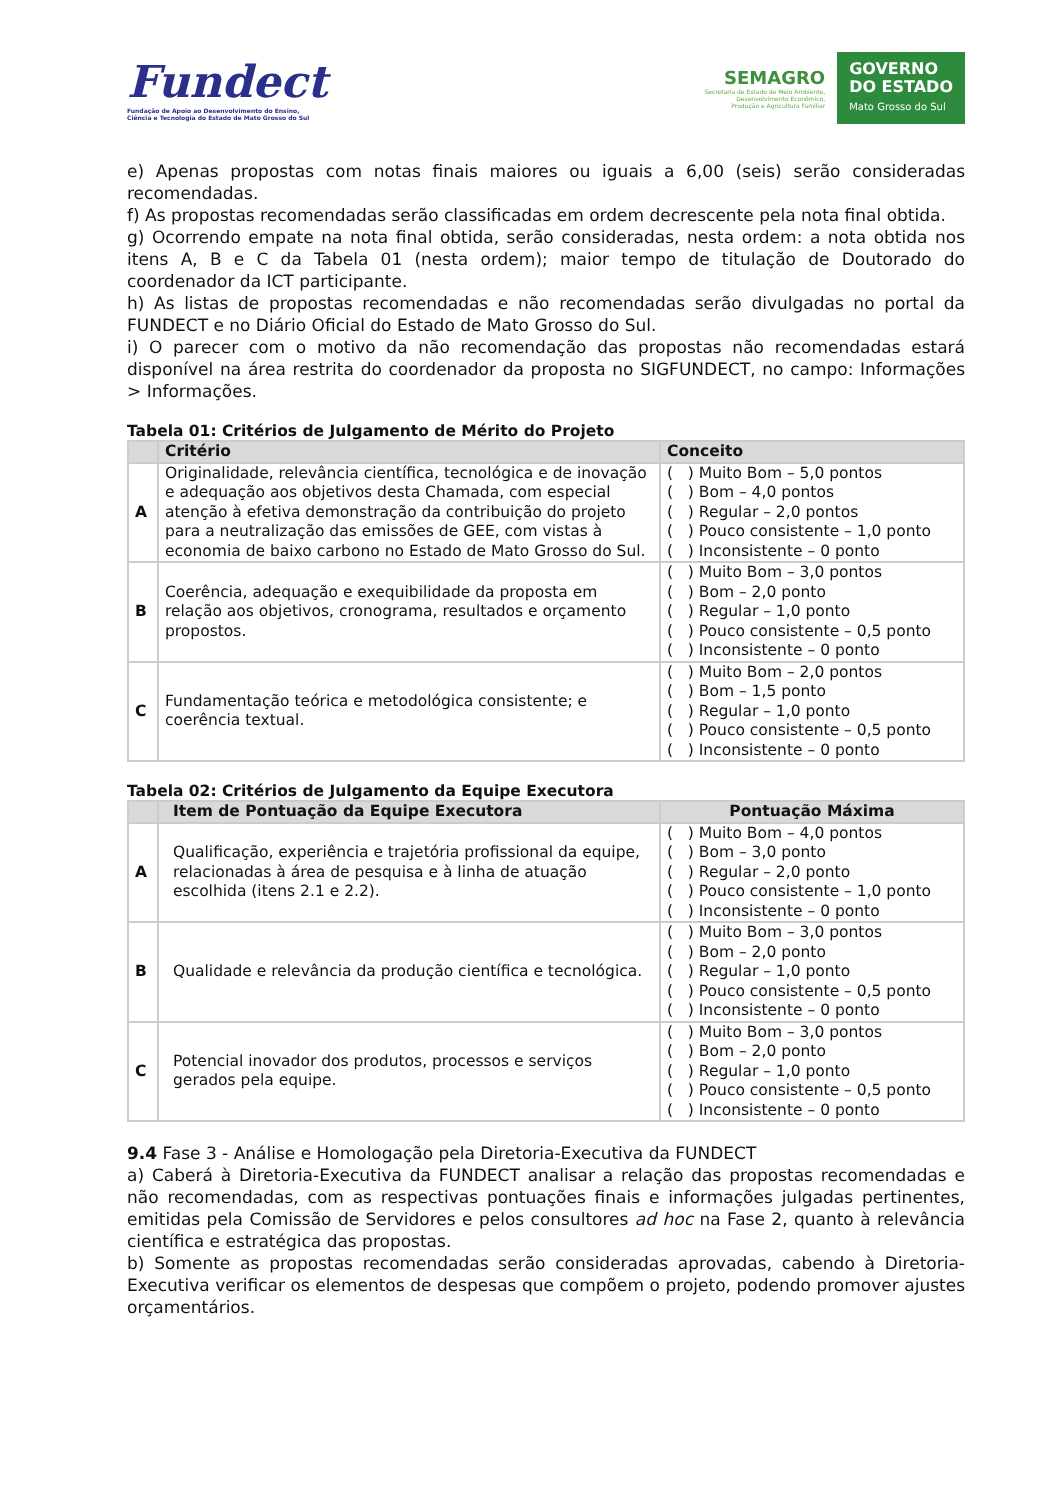Fundect
Fundação de Apoio ao Desenvolvimento do Ensino,
Ciência e Tecnologia do Estado de Mato Grosso do Sul
SEMAGRO
Secretaria de Estado de Meio Ambiente,
Desenvolvimento Econômico,
Produção e Agricultura Familiar
GOVERNO
DO ESTADO
Mato Grosso do Sul
e) Apenas propostas com notas finais maiores ou iguais a 6,00 (seis) serão consideradas recomendadas.
f) As propostas recomendadas serão classificadas em ordem decrescente pela nota final obtida.
g) Ocorrendo empate na nota final obtida, serão consideradas, nesta ordem: a nota obtida nos itens A, B e C da Tabela 01 (nesta ordem); maior tempo de titulação de Doutorado do coordenador da ICT participante.
h) As listas de propostas recomendadas e não recomendadas serão divulgadas no portal da FUNDECT e no Diário Oficial do Estado de Mato Grosso do Sul.
i) O parecer com o motivo da não recomendação das propostas não recomendadas estará disponível na área restrita do coordenador da proposta no SIGFUNDECT, no campo: Informações > Informações.
Tabela 01: Critérios de Julgamento de Mérito do Projeto
| | Critério | Conceito |
| --- | --- | --- |
| A | Originalidade, relevância científica, tecnológica e de inovação e adequação aos objetivos desta Chamada, com especial atenção à efetiva demonstração da contribuição do projeto para a neutralização das emissões de GEE, com vistas à economia de baixo carbono no Estado de Mato Grosso do Sul. | ( ) Muito Bom – 5,0 pontos ( ) Bom – 4,0 pontos ( ) Regular – 2,0 pontos ( ) Pouco consistente – 1,0 ponto ( ) Inconsistente – 0 ponto |
| B | Coerência, adequação e exequibilidade da proposta em relação aos objetivos, cronograma, resultados e orçamento propostos. | ( ) Muito Bom – 3,0 pontos ( ) Bom – 2,0 ponto ( ) Regular – 1,0 ponto ( ) Pouco consistente – 0,5 ponto ( ) Inconsistente – 0 ponto |
| C | Fundamentação teórica e metodológica consistente; e coerência textual. | ( ) Muito Bom – 2,0 pontos ( ) Bom – 1,5 ponto ( ) Regular – 1,0 ponto ( ) Pouco consistente – 0,5 ponto ( ) Inconsistente – 0 ponto |
Tabela 02: Critérios de Julgamento da Equipe Executora
| | Item de Pontuação da Equipe Executora | Pontuação Máxima |
| --- | --- | --- |
| A | Qualificação, experiência e trajetória profissional da equipe, relacionadas à área de pesquisa e à linha de atuação escolhida (itens 2.1 e 2.2). | ( ) Muito Bom – 4,0 pontos ( ) Bom – 3,0 ponto ( ) Regular – 2,0 ponto ( ) Pouco consistente – 1,0 ponto ( ) Inconsistente – 0 ponto |
| B | Qualidade e relevância da produção científica e tecnológica. | ( ) Muito Bom – 3,0 pontos ( ) Bom – 2,0 ponto ( ) Regular – 1,0 ponto ( ) Pouco consistente – 0,5 ponto ( ) Inconsistente – 0 ponto |
| C | Potencial inovador dos produtos, processos e serviços gerados pela equipe. | ( ) Muito Bom – 3,0 pontos ( ) Bom – 2,0 ponto ( ) Regular – 1,0 ponto ( ) Pouco consistente – 0,5 ponto ( ) Inconsistente – 0 ponto |
9.4 Fase 3 - Análise e Homologação pela Diretoria-Executiva da FUNDECT
a) Caberá à Diretoria-Executiva da FUNDECT analisar a relação das propostas recomendadas e não recomendadas, com as respectivas pontuações finais e informações julgadas pertinentes, emitidas pela Comissão de Servidores e pelos consultores ad hoc na Fase 2, quanto à relevância científica e estratégica das propostas.
b) Somente as propostas recomendadas serão consideradas aprovadas, cabendo à Diretoria-Executiva verificar os elementos de despesas que compõem o projeto, podendo promover ajustes orçamentários.